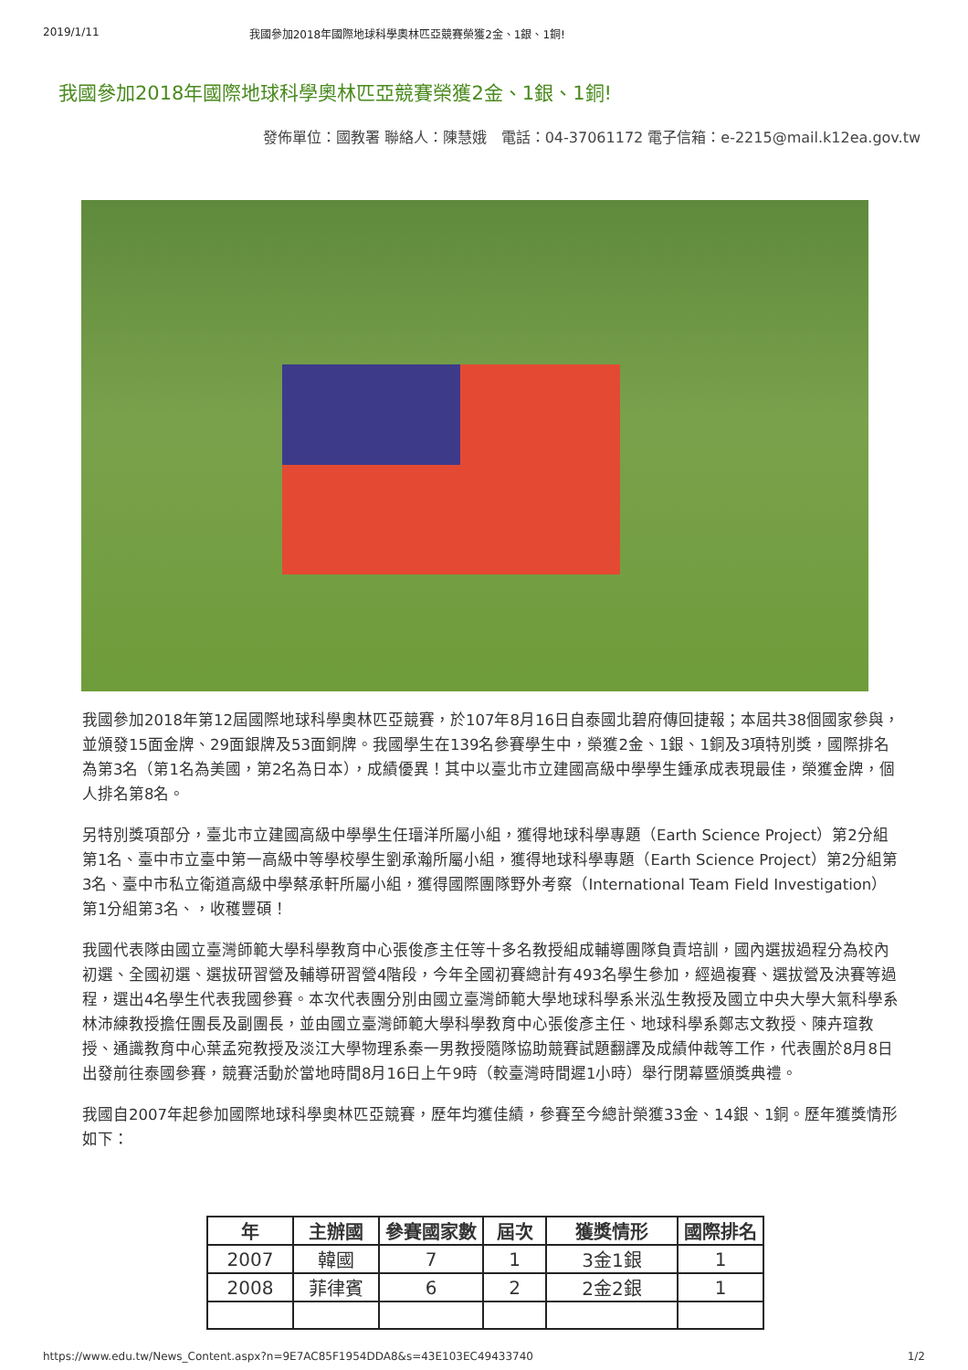2019/1/11 我國參加2018年國際地球科學奧林匹亞競賽榮獲2金、1銀、1銅!
我國參加2018年國際地球科學奧林匹亞競賽榮獲2金、1銀、1銅!
發佈單位：國教署 聯絡人：陳慧娥　電話：04-37061172 電子信箱：e-2215@mail.k12ea.gov.tw
我國參加2018年第12屆國際地球科學奧林匹亞競賽，於107年8月16日自泰國北碧府傳回捷報；本屆共38個國家參與，並頒發15面金牌、29面銀牌及53面銅牌。我國學生在139名參賽學生中，榮獲2金、1銀、1銅及3項特別獎，國際排名為第3名（第1名為美國，第2名為日本），成績優異！其中以臺北市立建國高級中學學生鍾承成表現最佳，榮獲金牌，個人排名第8名。
另特別獎項部分，臺北市立建國高級中學學生任瑨洋所屬小組，獲得地球科學專題（Earth Science Project）第2分組第1名、臺中市立臺中第一高級中等學校學生劉承瀚所屬小組，獲得地球科學專題（Earth Science Project）第2分組第3名、臺中市私立衛道高級中學蔡承軒所屬小組，獲得國際團隊野外考察（International Team Field Investigation）第1分組第3名、，收穫豐碩！
我國代表隊由國立臺灣師範大學科學教育中心張俊彥主任等十多名教授組成輔導團隊負責培訓，國內選拔過程分為校內初選、全國初選、選拔研習營及輔導研習營4階段，今年全國初賽總計有493名學生參加，經過複賽、選拔營及決賽等過程，選出4名學生代表我國參賽。本次代表團分別由國立臺灣師範大學地球科學系米泓生教授及國立中央大學大氣科學系林沛練教授擔任團長及副團長，並由國立臺灣師範大學科學教育中心張俊彥主任、地球科學系鄭志文教授、陳卉瑄教授、通識教育中心葉孟宛教授及淡江大學物理系秦一男教授隨隊協助競賽試題翻譯及成績仲裁等工作，代表團於8月8日出發前往泰國參賽，競賽活動於當地時間8月16日上午9時（較臺灣時間遲1小時）舉行閉幕暨頒獎典禮。
我國自2007年起參加國際地球科學奧林匹亞競賽，歷年均獲佳績，參賽至今總計榮獲33金、14銀、1銅。歷年獲獎情形如下：
| 年 | 主辦國 | 參賽國家數 | 屆次 | 獲獎情形 | 國際排名 |
| --- | --- | --- | --- | --- | --- |
| 2007 | 韓國 | 7 | 1 | 3金1銀 | 1 |
| 2008 | 菲律賓 | 6 | 2 | 2金2銀 | 1 |
https://www.edu.tw/News_Content.aspx?n=9E7AC85F1954DDA8&s=43E103EC49433740 1/2